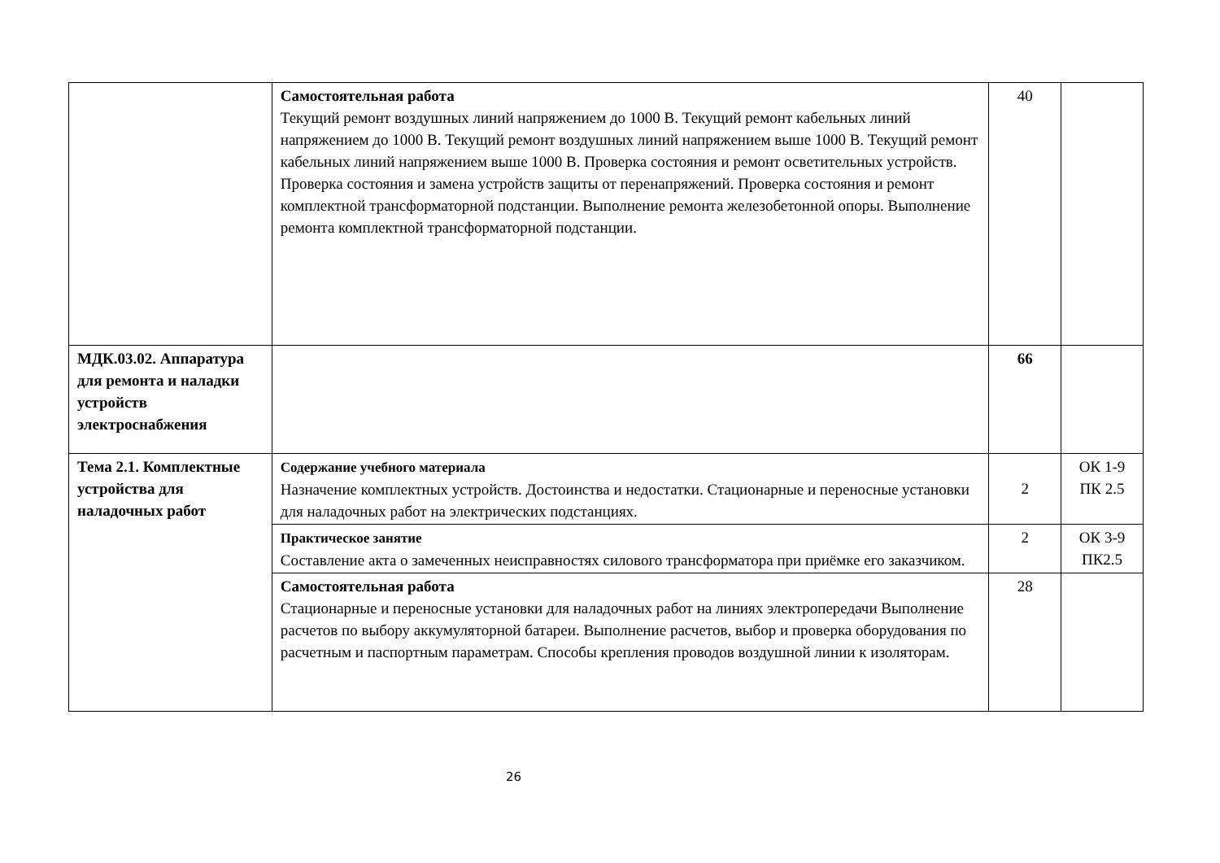| | Самостоятельная работа Текущий ремонт воздушных линий напряжением до 1000 В. Текущий ремонт кабельных линий напряжением до 1000 В. Текущий ремонт воздушных линий напряжением выше 1000 В. Текущий ремонт кабельных линий напряжением выше 1000 В. Проверка состояния и ремонт осветительных устройств. Проверка состояния и замена устройств защиты от перенапряжений. Проверка состояния и ремонт комплектной трансформаторной подстанции. Выполнение ремонта железобетонной опоры. Выполнение ремонта комплектной трансформаторной подстанции. | 40 | |
| МДК.03.02. Аппаратура для ремонта и наладки устройств электроснабжения | | 66 | |
| Тема 2.1. Комплектные устройства для наладочных работ | Содержание учебного материала Назначение комплектных устройств. Достоинства и недостатки. Стационарные и переносные установки для наладочных работ на электрических подстанциях. | 2 | ОК 1-9 ПК 2.5 |
| | Практическое занятие Составление акта о замеченных неисправностях силового трансформатора при приёмке его заказчиком. | 2 | ОК 3-9 ПК2.5 |
| | Самостоятельная работа Стационарные и переносные установки для наладочных работ на линиях электропередачи Выполнение расчетов по выбору аккумуляторной батареи. Выполнение расчетов, выбор и проверка оборудования по расчетным и паспортным параметрам. Способы крепления проводов воздушной линии к изоляторам. | 28 | |
26